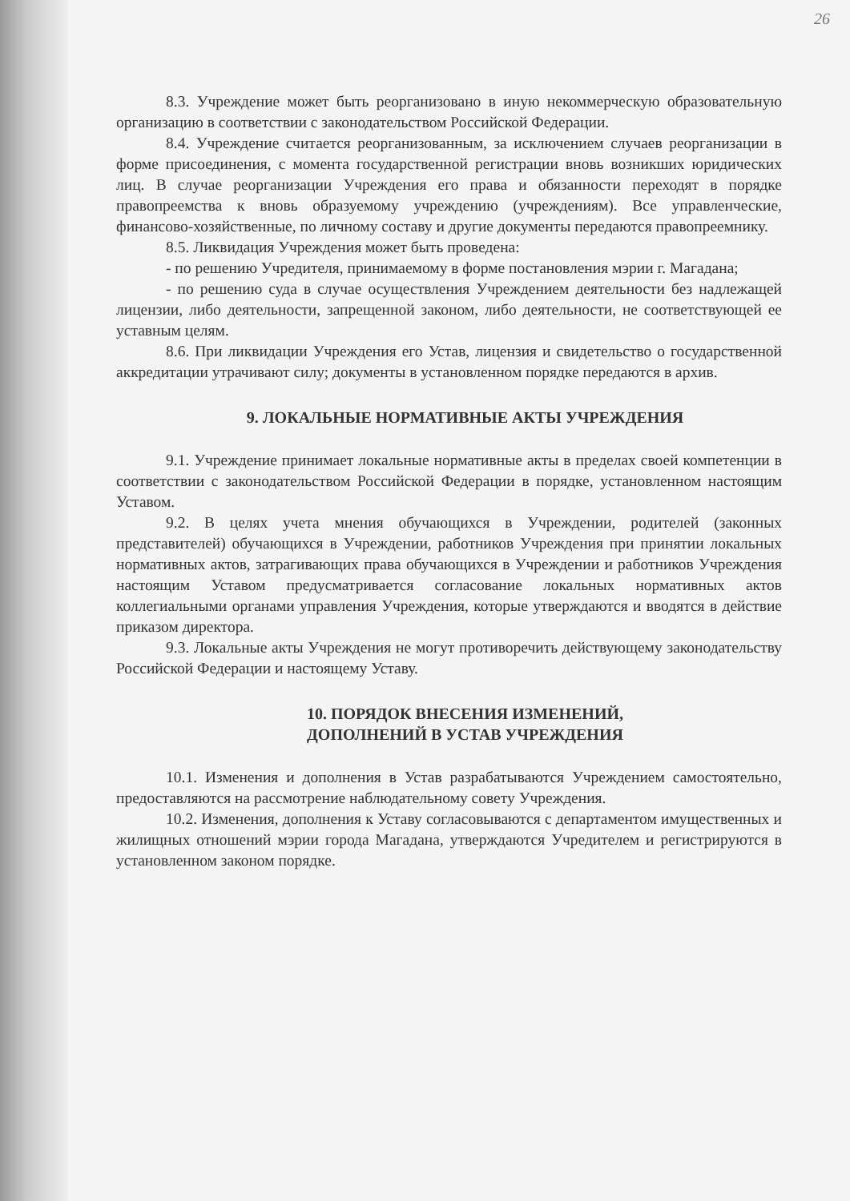26
8.3. Учреждение может быть реорганизовано в иную некоммерческую образовательную организацию в соответствии с законодательством Российской Федерации.
8.4. Учреждение считается реорганизованным, за исключением случаев реорганизации в форме присоединения, с момента государственной регистрации вновь возникших юридических лиц. В случае реорганизации Учреждения его права и обязанности переходят в порядке правопреемства к вновь образуемому учреждению (учреждениям). Все управленческие, финансово-хозяйственные, по личному составу и другие документы передаются правопреемнику.
8.5. Ликвидация Учреждения может быть проведена:
- по решению Учредителя, принимаемому в форме постановления мэрии г. Магадана;
- по решению суда в случае осуществления Учреждением деятельности без надлежащей лицензии, либо деятельности, запрещенной законом, либо деятельности, не соответствующей ее уставным целям.
8.6. При ликвидации Учреждения его Устав, лицензия и свидетельство о государственной аккредитации утрачивают силу; документы в установленном порядке передаются в архив.
9. ЛОКАЛЬНЫЕ НОРМАТИВНЫЕ АКТЫ УЧРЕЖДЕНИЯ
9.1. Учреждение принимает локальные нормативные акты в пределах своей компетенции в соответствии с законодательством Российской Федерации в порядке, установленном настоящим Уставом.
9.2. В целях учета мнения обучающихся в Учреждении, родителей (законных представителей) обучающихся в Учреждении, работников Учреждения при принятии локальных нормативных актов, затрагивающих права обучающихся в Учреждении и работников Учреждения настоящим Уставом предусматривается согласование локальных нормативных актов коллегиальными органами управления Учреждения, которые утверждаются и вводятся в действие приказом директора.
9.3. Локальные акты Учреждения не могут противоречить действующему законодательству Российской Федерации и настоящему Уставу.
10. ПОРЯДОК ВНЕСЕНИЯ ИЗМЕНЕНИЙ,
ДОПОЛНЕНИЙ В УСТАВ УЧРЕЖДЕНИЯ
10.1. Изменения и дополнения в Устав разрабатываются Учреждением самостоятельно, предоставляются на рассмотрение наблюдательному совету Учреждения.
10.2. Изменения, дополнения к Уставу согласовываются с департаментом имущественных и жилищных отношений мэрии города Магадана, утверждаются Учредителем и регистрируются в установленном законом порядке.